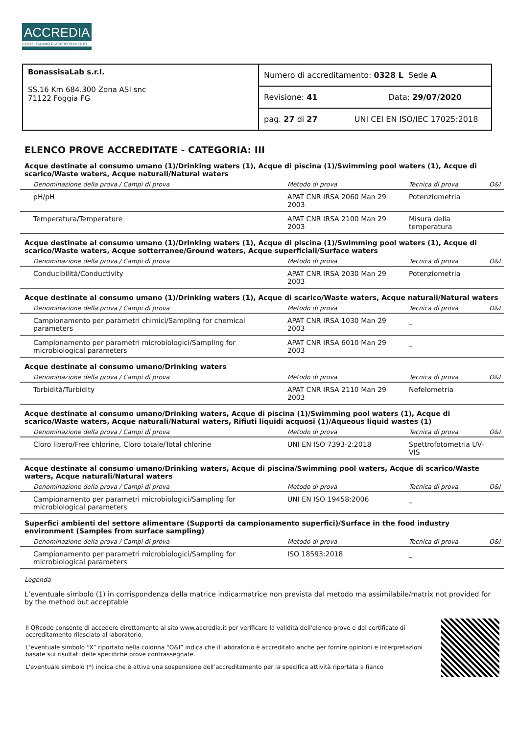ACCREDIA
L'ENTE ITALIANO DI ACCREDITAMENTO
| BonassisaLab s.r.l. SS.16 Km 684.300 Zona ASI snc 71122 Foggia FG | Numero di accreditamento: 0328 L Sede A |
| | Revisione: 41 Data: 29/07/2020 |
| | pag. 27 di 27 UNI CEI EN ISO/IEC 17025:2018 |
ELENCO PROVE ACCREDITATE - CATEGORIA: III
Acque destinate al consumo umano (1)/Drinking waters (1), Acque di piscina (1)/Swimming pool waters (1), Acque di scarico/Waste waters, Acque naturali/Natural waters
| Denominazione della prova / Campi di prova | Metodo di prova | Tecnica di prova | O&I |
| --- | --- | --- | --- |
| pH/pH | APAT CNR IRSA 2060 Man 29 2003 | Potenziometria | |
| Temperatura/Temperature | APAT CNR IRSA 2100 Man 29 2003 | Misura della temperatura | |
Acque destinate al consumo umano (1)/Drinking waters (1), Acque di piscina (1)/Swimming pool waters (1), Acque di scarico/Waste waters, Acque sotterranee/Ground waters, Acque superficiali/Surface waters
| Denominazione della prova / Campi di prova | Metodo di prova | Tecnica di prova | O&I |
| --- | --- | --- | --- |
| Conducibilità/Conductivity | APAT CNR IRSA 2030 Man 29 2003 | Potenziometria | |
Acque destinate al consumo umano (1)/Drinking waters (1), Acque di scarico/Waste waters, Acque naturali/Natural waters
| Denominazione della prova / Campi di prova | Metodo di prova | Tecnica di prova | O&I |
| --- | --- | --- | --- |
| Campionamento per parametri chimici/Sampling for chemical parameters | APAT CNR IRSA 1030 Man 29 2003 | _ | |
| Campionamento per parametri microbiologici/Sampling for microbiological parameters | APAT CNR IRSA 6010 Man 29 2003 | _ | |
Acque destinate al consumo umano/Drinking waters
| Denominazione della prova / Campi di prova | Metodo di prova | Tecnica di prova | O&I |
| --- | --- | --- | --- |
| Torbidità/Turbidity | APAT CNR IRSA 2110 Man 29 2003 | Nefelometria | |
Acque destinate al consumo umano/Drinking waters, Acque di piscina (1)/Swimming pool waters (1), Acque di scarico/Waste waters, Acque naturali/Natural waters, Rifiuti liquidi acquosi (1)/Aqueous liquid wastes (1)
| Denominazione della prova / Campi di prova | Metodo di prova | Tecnica di prova | O&I |
| --- | --- | --- | --- |
| Cloro libero/Free chlorine, Cloro totale/Total chlorine | UNI EN ISO 7393-2:2018 | Spettrofotometria UV-VIS | |
Acque destinate al consumo umano/Drinking waters, Acque di piscina/Swimming pool waters, Acque di scarico/Waste waters, Acque naturali/Natural waters
| Denominazione della prova / Campi di prova | Metodo di prova | Tecnica di prova | O&I |
| --- | --- | --- | --- |
| Campionamento per parametri microbiologici/Sampling for microbiological parameters | UNI EN ISO 19458:2006 | _ | |
Superfici ambienti del settore alimentare (Supporti da campionamento superfici)/Surface in the food industry environment (Samples from surface sampling)
| Denominazione della prova / Campi di prova | Metodo di prova | Tecnica di prova | O&I |
| --- | --- | --- | --- |
| Campionamento per parametri microbiologici/Sampling for microbiological parameters | ISO 18593:2018 | _ | |
Legenda
L’eventuale simbolo (1) in corrispondenza della matrice indica:matrice non prevista dal metodo ma assimilabile/matrix not provided for by the method but acceptable
Il QRcode consente di accedere direttamente al sito www.accredia.it per verificare la validità dell'elenco prove e del certificato di accreditamento rilasciato al laboratorio.
L’eventuale simbolo “X” riportato nella colonna “O&I” indica che il laboratorio è accreditato anche per fornire opinioni e interpretazioni basate sui risultati delle specifiche prove contrassegnate.
L'eventuale simbolo (*) indica che è attiva una sospensione dell’accreditamento per la specifica attività riportata a fianco